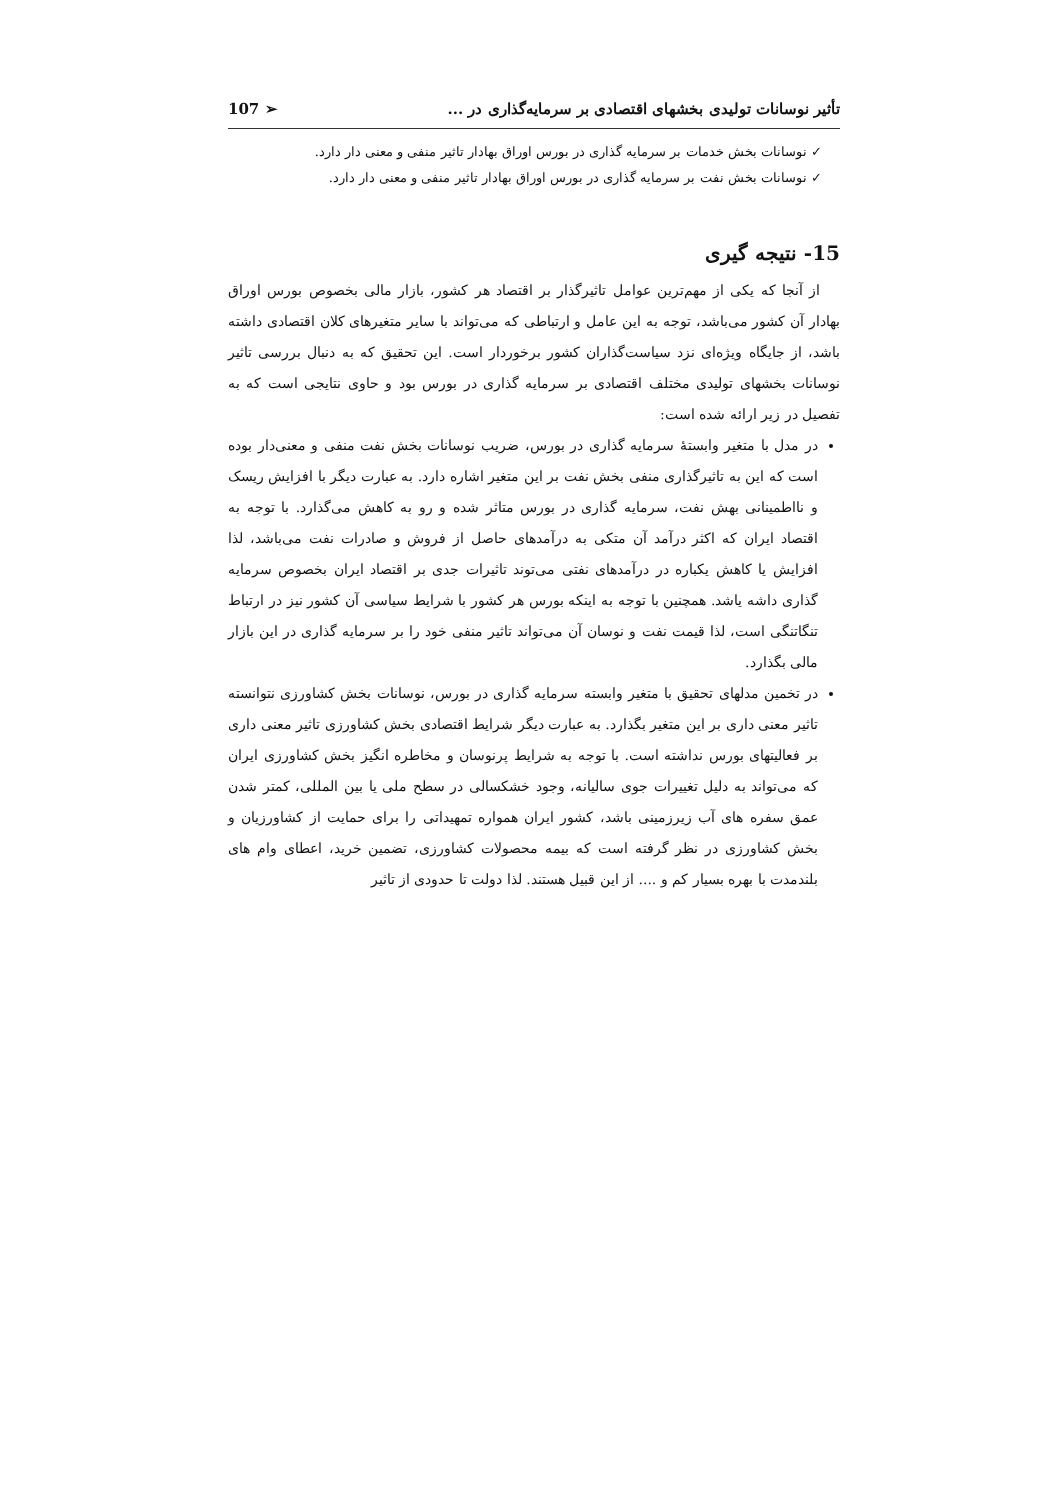تأثیر نوسانات تولیدی بخشهای اقتصادی بر سرمایه‌گذاری در ... 107 ➢
✓ نوسانات بخش خدمات بر سرمایه گذاری در بورس اوراق بهادار تاثیر منفی و معنی دار دارد.
✓ نوسانات بخش نفت بر سرمایه گذاری در بورس اوراق بهادار تاثیر منفی و معنی دار دارد.
15- نتیجه گیری
از آنجا که یکی از مهم‌ترین عوامل تاثیرگذار بر اقتصاد هر کشور، بازار مالی بخصوص بورس اوراق بهادار آن کشور می‌باشد، توجه به این عامل و ارتباطی که می‌تواند با سایر متغیرهای کلان اقتصادی داشته باشد، از جایگاه ویژه‌ای نزد سیاست‌گذاران کشور برخوردار است. این تحقیق که به دنبال بررسی تاثیر نوسانات بخشهای تولیدی مختلف اقتصادی بر سرمایه گذاری در بورس بود و حاوی نتایجی است که به تفصیل در زیر ارائه شده است:
در مدل با متغیر وابستهٔ سرمایه گذاری در بورس، ضریب نوسانات بخش نفت منفی و معنی‌دار بوده است که این به تاثیرگذاری منفی بخش نفت بر این متغیر اشاره دارد. به عبارت دیگر با افزایش ریسک و نااطمینانی بهش نفت، سرمایه گذاری در بورس متاثر شده و رو به کاهش می‌گذارد. با توجه به اقتصاد ایران که اکثر درآمد آن متکی به درآمدهای حاصل از فروش و صادرات نفت می‌باشد، لذا افزایش یا کاهش یکباره در درآمدهای نفتی می‌توند تاثیرات جدی بر اقتصاد ایران بخصوص سرمایه گذاری داشه یاشد. همچنین با توجه به اینکه بورس هر کشور با شرایط سیاسی آن کشور نیز در ارتباط تنگاتنگی است، لذا قیمت نفت و نوسان آن می‌تواند تاثیر منفی خود را بر سرمایه گذاری در این بازار مالی بگذارد.
در تخمین مدلهای تحقیق با متغیر وابسته سرمایه گذاری در بورس، نوسانات بخش کشاورزی نتوانسته تاثیر معنی داری بر این متغیر بگذارد. به عبارت دیگر شرایط اقتصادی بخش کشاورزی تاثیر معنی داری بر فعالیتهای بورس نداشته است. با توجه به شرایط پرنوسان و مخاطره انگیز بخش کشاورزی ایران که می‌تواند به دلیل تغییرات جوی سالیانه، وجود خشکسالی در سطح ملی یا بین المللی، کمتر شدن عمق سفره های آب زیرزمینی باشد، کشور ایران همواره تمهیداتی را برای حمایت از کشاورزیان و بخش کشاورزی در نظر گرفته است که بیمه محصولات کشاورزی، تضمین خرید، اعطای وام های بلندمدت با بهره بسیار کم و .... از این قبیل هستند. لذا دولت تا حدودی از تاثیر